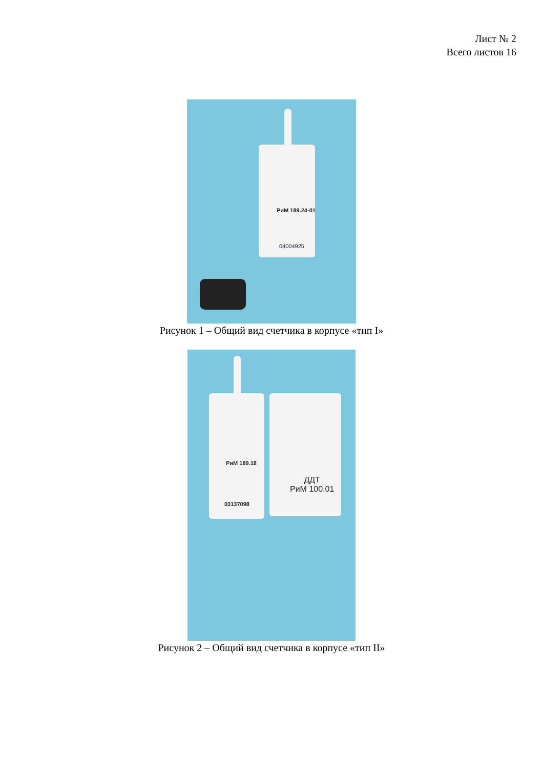Лист № 2
Всего листов 16
РиМ 189.24-01
04004925
Рисунок 1 – Общий вид счетчика в корпусе «тип I»
РиМ 189.18
03137098
ДДТ
РиМ 100.01
Рисунок 2 – Общий вид счетчика в корпусе «тип II»